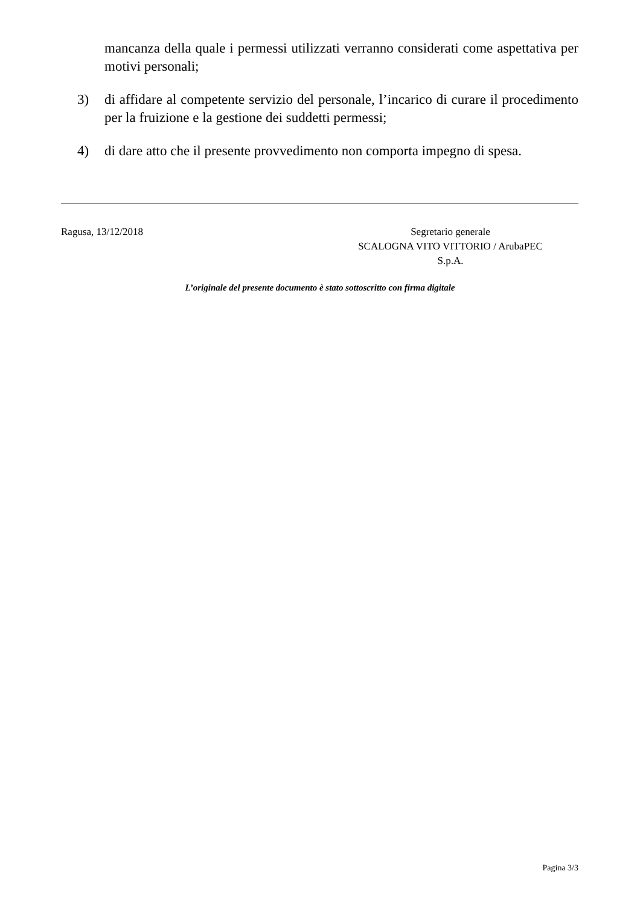mancanza della quale i permessi utilizzati verranno considerati come aspettativa per motivi personali;
3) di affidare al competente servizio del personale, l’incarico di curare il procedimento per la fruizione e la gestione dei suddetti permessi;
4) di dare atto che il presente provvedimento non comporta impegno di spesa.
Ragusa, 13/12/2018 Segretario generale
SCALOGNA VITO VITTORIO / ArubaPEC
S.p.A.
L’originale del presente documento è stato sottoscritto con firma digitale
Pagina 3/3